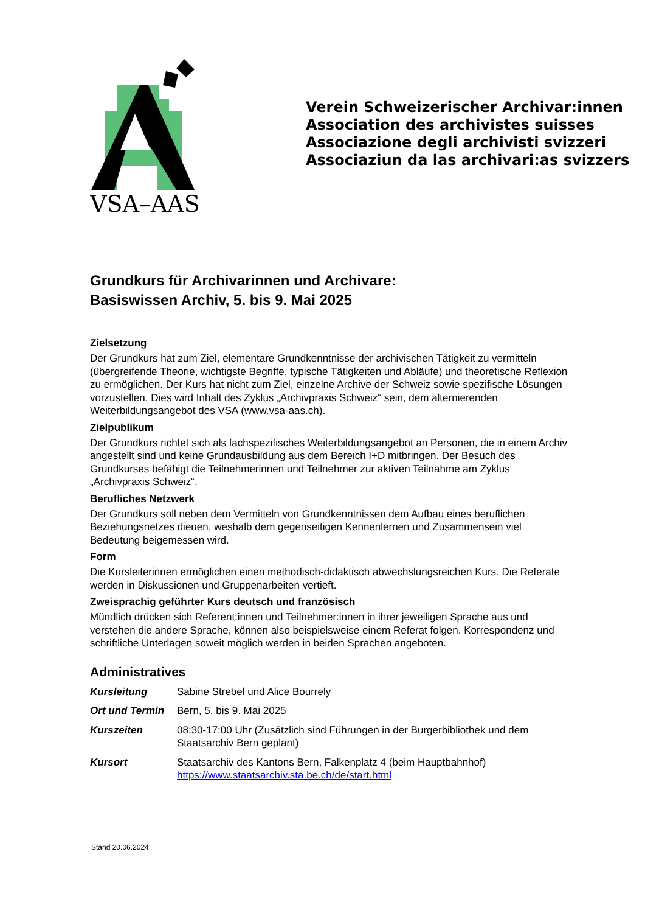VSA–AAS
Verein Schweizerischer Archivar:innen
Association des archivistes suisses
Associazione degli archivisti svizzeri
Associaziun da las archivari:as svizzers
Grundkurs für Archivarinnen und Archivare:
Basiswissen Archiv, 5. bis 9. Mai 2025
Zielsetzung
Der Grundkurs hat zum Ziel, elementare Grundkenntnisse der archivischen Tätigkeit zu vermitteln (übergreifende Theorie, wichtigste Begriffe, typische Tätigkeiten und Abläufe) und theoretische Reflexion zu ermöglichen. Der Kurs hat nicht zum Ziel, einzelne Archive der Schweiz sowie spezifische Lösungen vorzustellen. Dies wird Inhalt des Zyklus „Archivpraxis Schweiz“ sein, dem alternierenden Weiterbildungsangebot des VSA (www.vsa-aas.ch).
Zielpublikum
Der Grundkurs richtet sich als fachspezifisches Weiterbildungsangebot an Personen, die in einem Archiv angestellt sind und keine Grundausbildung aus dem Bereich I+D mitbringen. Der Besuch des Grundkurses befähigt die Teilnehmerinnen und Teilnehmer zur aktiven Teilnahme am Zyklus „Archivpraxis Schweiz“.
Berufliches Netzwerk
Der Grundkurs soll neben dem Vermitteln von Grundkenntnissen dem Aufbau eines beruflichen Beziehungsnetzes dienen, weshalb dem gegenseitigen Kennenlernen und Zusammensein viel Bedeutung beigemessen wird.
Form
Die Kursleiterinnen ermöglichen einen methodisch-didaktisch abwechslungsreichen Kurs. Die Referate werden in Diskussionen und Gruppenarbeiten vertieft.
Zweisprachig geführter Kurs deutsch und französisch
Mündlich drücken sich Referent:innen und Teilnehmer:innen in ihrer jeweiligen Sprache aus und verstehen die andere Sprache, können also beispielsweise einem Referat folgen. Korrespondenz und schriftliche Unterlagen soweit möglich werden in beiden Sprachen angeboten.
Administratives
| Kursleitung | Sabine Strebel und Alice Bourrely |
| Ort und Termin | Bern, 5. bis 9. Mai 2025 |
| Kurszeiten | 08:30-17:00 Uhr (Zusätzlich sind Führungen in der Burgerbibliothek und dem Staatsarchiv Bern geplant) |
| Kursort | Staatsarchiv des Kantons Bern, Falkenplatz 4 (beim Hauptbahnhof) https://www.staatsarchiv.sta.be.ch/de/start.html |
Stand 20.06.2024